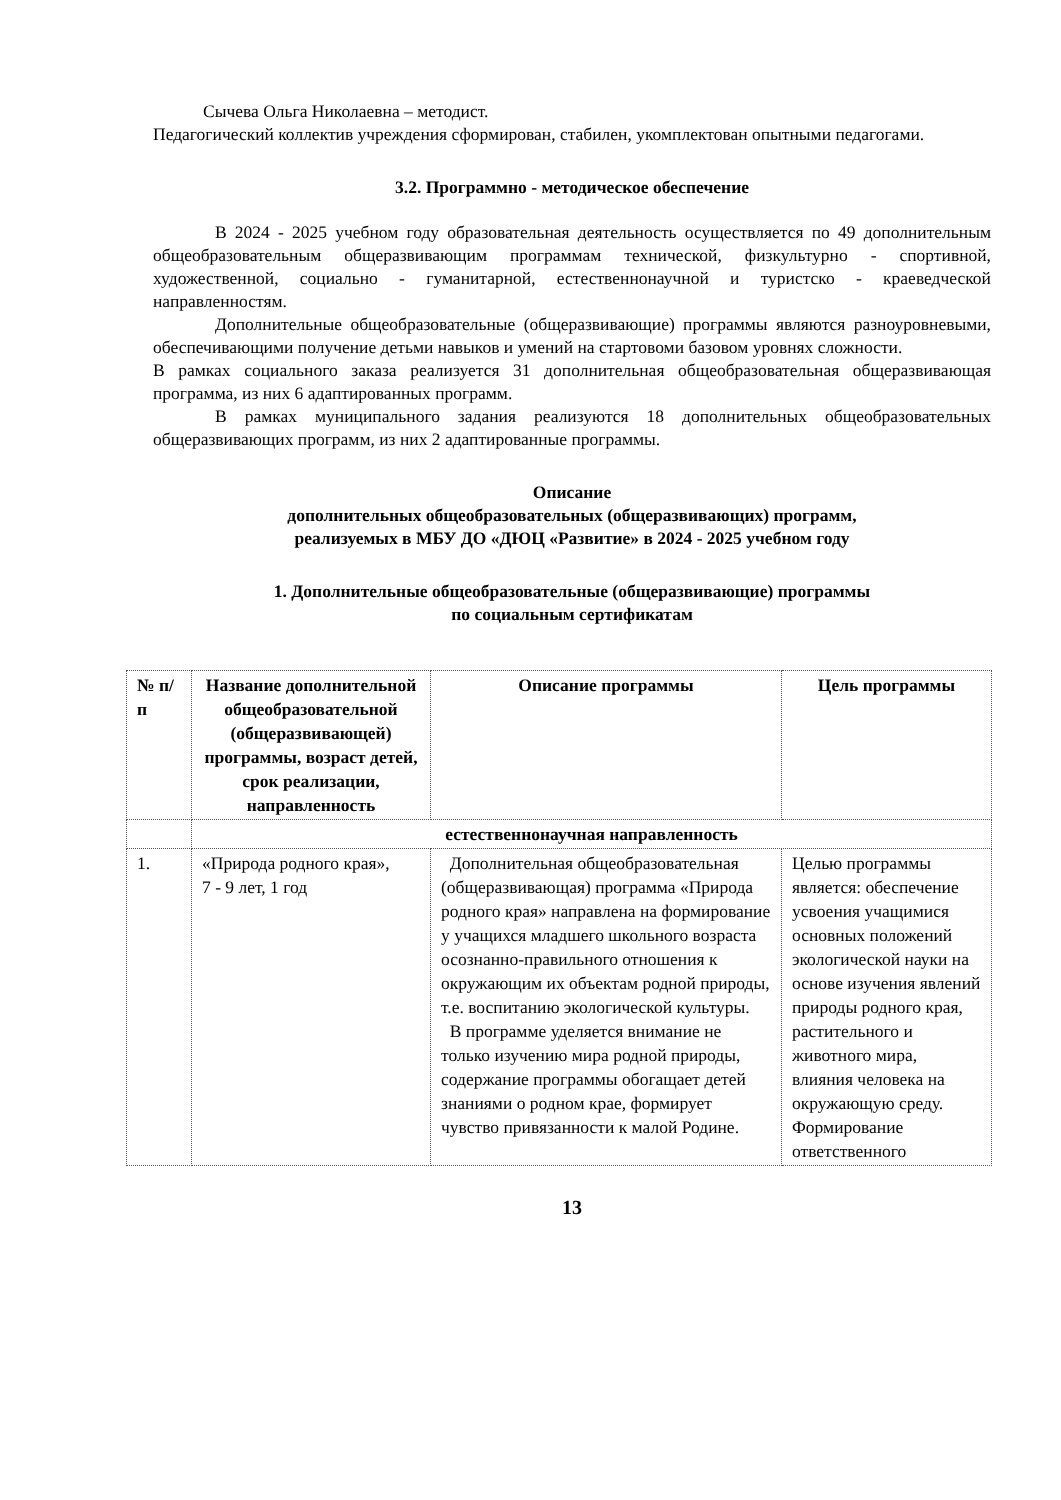Сычева Ольга Николаевна – методист.
Педагогический коллектив учреждения сформирован, стабилен, укомплектован опытными педагогами.
3.2. Программно - методическое обеспечение
В 2024 - 2025 учебном году образовательная деятельность осуществляется по 49 дополнительным общеобразовательным общеразвивающим программам технической, физкультурно - спортивной, художественной, социально - гуманитарной, естественнонаучной и туристско - краеведческой направленностям.
Дополнительные общеобразовательные (общеразвивающие) программы являются разноуровневыми, обеспечивающими получение детьми навыков и умений на стартовоми базовом уровнях сложности.
В рамках социального заказа реализуется 31 дополнительная общеобразовательная общеразвивающая программа, из них 6 адаптированных программ.
В рамках муниципального задания реализуются 18 дополнительных общеобразовательных общеразвивающих программ, из них 2 адаптированные программы.
Описание
дополнительных общеобразовательных (общеразвивающих) программ,
реализуемых в МБУ ДО «ДЮЦ «Развитие» в 2024 - 2025 учебном году
1. Дополнительные общеобразовательные (общеразвивающие) программы
по социальным сертификатам
| № п/п | Название дополнительной общеобразовательной (общеразвивающей) программы, возраст детей, срок реализации, направленность | Описание программы | Цель программы |
| --- | --- | --- | --- |
| | естественнонаучная направленность | | |
| 1. | «Природа родного края», 7 - 9 лет, 1 год | Дополнительная общеобразовательная (общеразвивающая) программа «Природа родного края» направлена на формирование у учащихся младшего школьного возраста осознанно-правильного отношения к окружающим их объектам родной природы, т.е. воспитанию экологической культуры. В программе уделяется внимание не только изучению мира родной природы, содержание программы обогащает детей знаниями о родном крае, формирует чувство привязанности к малой Родине. | Целью программы является: обеспечение усвоения учащимися основных положений экологической науки на основе изучения явлений природы родного края, растительного и животного мира, влияния человека на окружающую среду. Формирование ответственного |
13